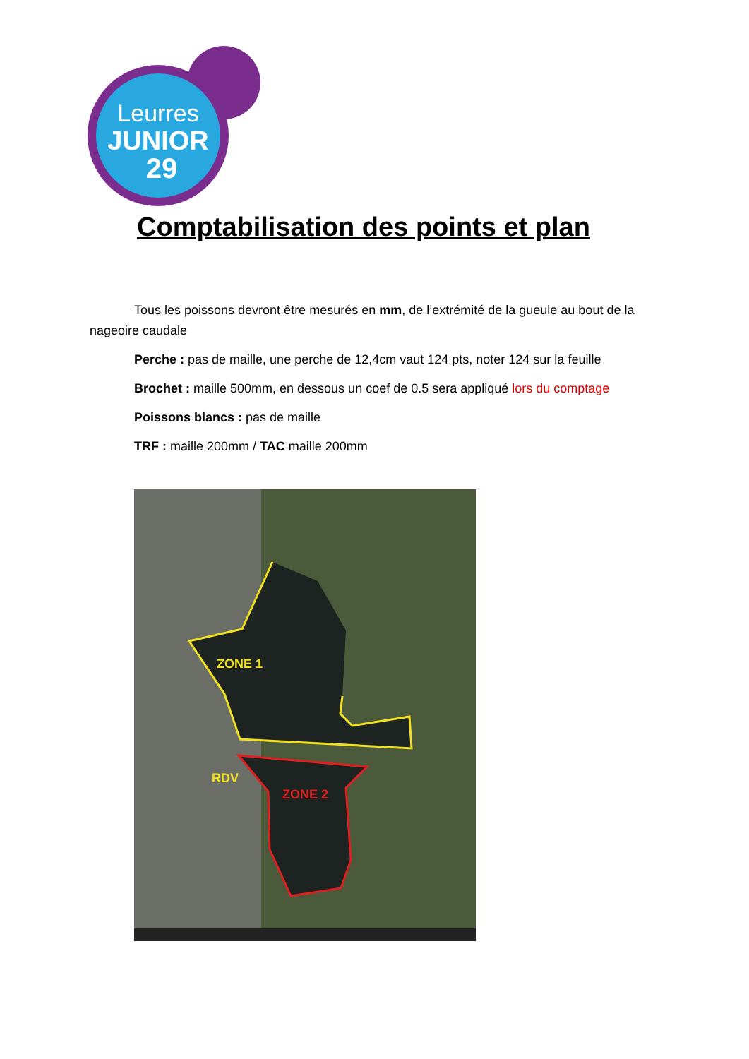Leurres
JUNIOR
29
Comptabilisation des points et plan
Tous les poissons devront être mesurés en mm, de l’extrémité de la gueule au bout de la nageoire caudale
Perche : pas de maille, une perche de 12,4cm vaut 124 pts, noter 124 sur la feuille
Brochet : maille 500mm, en dessous un coef de 0.5 sera appliqué lors du comptage
Poissons blancs : pas de maille
TRF : maille 200mm / TAC maille 200mm
ZONE 1
ZONE 2
RDV